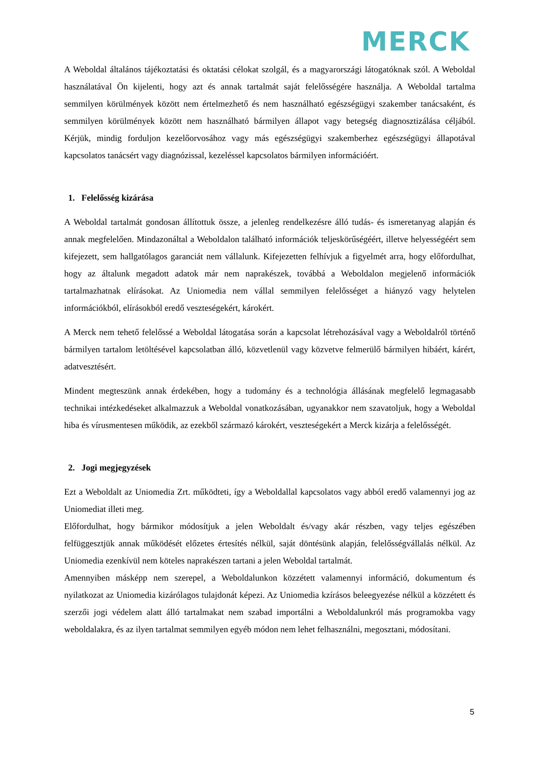MERCK
A Weboldal általános tájékoztatási és oktatási célokat szolgál, és a magyarországi látogatóknak szól. A Weboldal használatával Ön kijelenti, hogy azt és annak tartalmát saját felelősségére használja. A Weboldal tartalma semmilyen körülmények között nem értelmezhető és nem használható egészségügyi szakember tanácsaként, és semmilyen körülmények között nem használható bármilyen állapot vagy betegség diagnosztizálása céljából. Kérjük, mindig forduljon kezelőorvosához vagy más egészségügyi szakemberhez egészségügyi állapotával kapcsolatos tanácsért vagy diagnózissal, kezeléssel kapcsolatos bármilyen információért.
1. Felelősség kizárása
A Weboldal tartalmát gondosan állítottuk össze, a jelenleg rendelkezésre álló tudás- és ismeretanyag alapján és annak megfelelően. Mindazonáltal a Weboldalon található információk teljeskörűségéért, illetve helyességéért sem kifejezett, sem hallgatólagos garanciát nem vállalunk. Kifejezetten felhívjuk a figyelmét arra, hogy előfordulhat, hogy az általunk megadott adatok már nem naprakészek, továbbá a Weboldalon megjelenő információk tartalmazhatnak elírásokat. Az Uniomedia nem vállal semmilyen felelősséget a hiányzó vagy helytelen információkból, elírásokból eredő veszteségekért, károkért.
A Merck nem tehető felelőssé a Weboldal látogatása során a kapcsolat létrehozásával vagy a Weboldalról történő bármilyen tartalom letöltésével kapcsolatban álló, közvetlenül vagy közvetve felmerülő bármilyen hibáért, kárért, adatvesztésért.
Mindent megteszünk annak érdekében, hogy a tudomány és a technológia állásának megfelelő legmagasabb technikai intézkedéseket alkalmazzuk a Weboldal vonatkozásában, ugyanakkor nem szavatoljuk, hogy a Weboldal hiba és vírusmentesen működik, az ezekből származó károkért, veszteségekért a Merck kizárja a felelősségét.
2. Jogi megjegyzések
Ezt a Weboldalt az Uniomedia Zrt. működteti, így a Weboldallal kapcsolatos vagy abból eredő valamennyi jog az Uniomediat illeti meg.
Előfordulhat, hogy bármikor módosítjuk a jelen Weboldalt és/vagy akár részben, vagy teljes egészében felfüggesztjük annak működését előzetes értesítés nélkül, saját döntésünk alapján, felelősségvállalás nélkül. Az Uniomedia ezenkívül nem köteles naprakészen tartani a jelen Weboldal tartalmát.
Amennyiben másképp nem szerepel, a Weboldalunkon közzétett valamennyi információ, dokumentum és nyilatkozat az Uniomedia kizárólagos tulajdonát képezi. Az Uniomedia kzírásos beleegyezése nélkül a közzétett és szerzői jogi védelem alatt álló tartalmakat nem szabad importálni a Weboldalunkról más programokba vagy weboldalakra, és az ilyen tartalmat semmilyen egyéb módon nem lehet felhasználni, megosztani, módosítani.
5